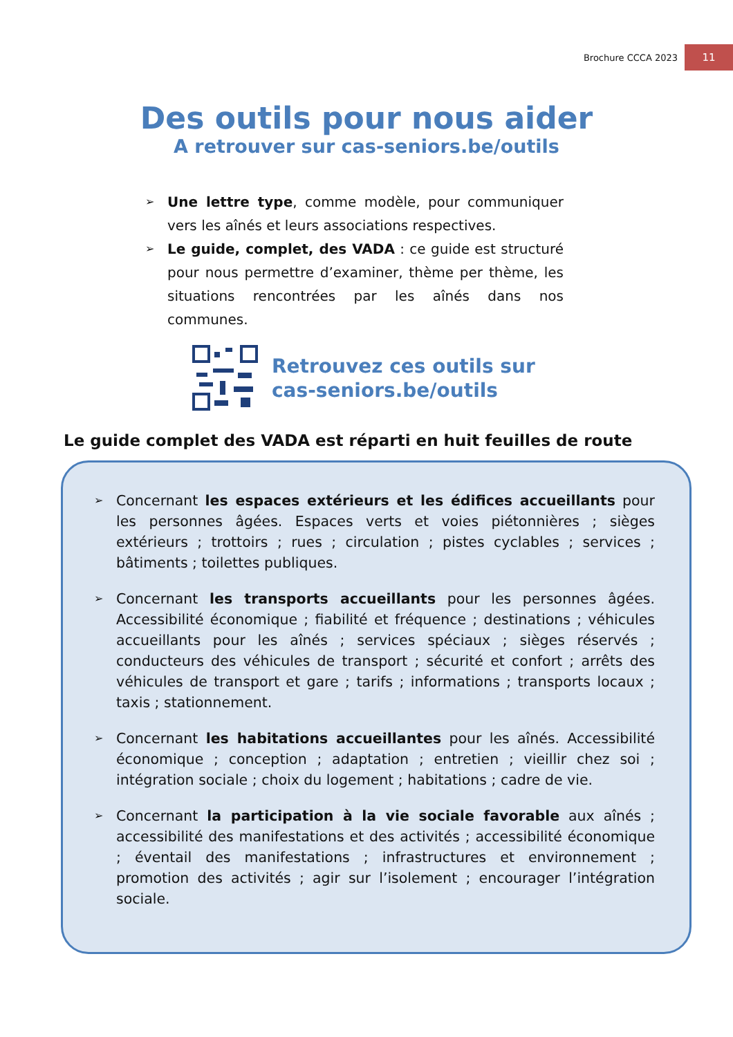Brochure CCCA 2023 11
Des outils pour nous aider
A retrouver sur cas-seniors.be/outils
➢
Une lettre type, comme modèle, pour communiquer vers les aînés et leurs associations respectives.
➢
Le guide, complet, des VADA : ce guide est structuré pour nous permettre d’examiner, thème per thème, les situations rencontrées par les aînés dans nos communes.
Retrouvez ces outils sur
cas-seniors.be/outils
Le guide complet des VADA est réparti en huit feuilles de route
➢
Concernant les espaces extérieurs et les édifices accueillants pour les personnes âgées. Espaces verts et voies piétonnières ; sièges extérieurs ; trottoirs ; rues ; circulation ; pistes cyclables ; services ; bâtiments ; toilettes publiques.
➢
Concernant les transports accueillants pour les personnes âgées. Accessibilité économique ; fiabilité et fréquence ; destinations ; véhicules accueillants pour les aînés ; services spéciaux ; sièges réservés ; conducteurs des véhicules de transport ; sécurité et confort ; arrêts des véhicules de transport et gare ; tarifs ; informations ; transports locaux ; taxis ; stationnement.
➢
Concernant les habitations accueillantes pour les aînés. Accessibilité économique ; conception ; adaptation ; entretien ; vieillir chez soi ; intégration sociale ; choix du logement ; habitations ; cadre de vie.
➢
Concernant la participation à la vie sociale favorable aux aînés ; accessibilité des manifestations et des activités ; accessibilité économique ; éventail des manifestations ; infrastructures et environnement ; promotion des activités ; agir sur l’isolement ; encourager l’intégration sociale.